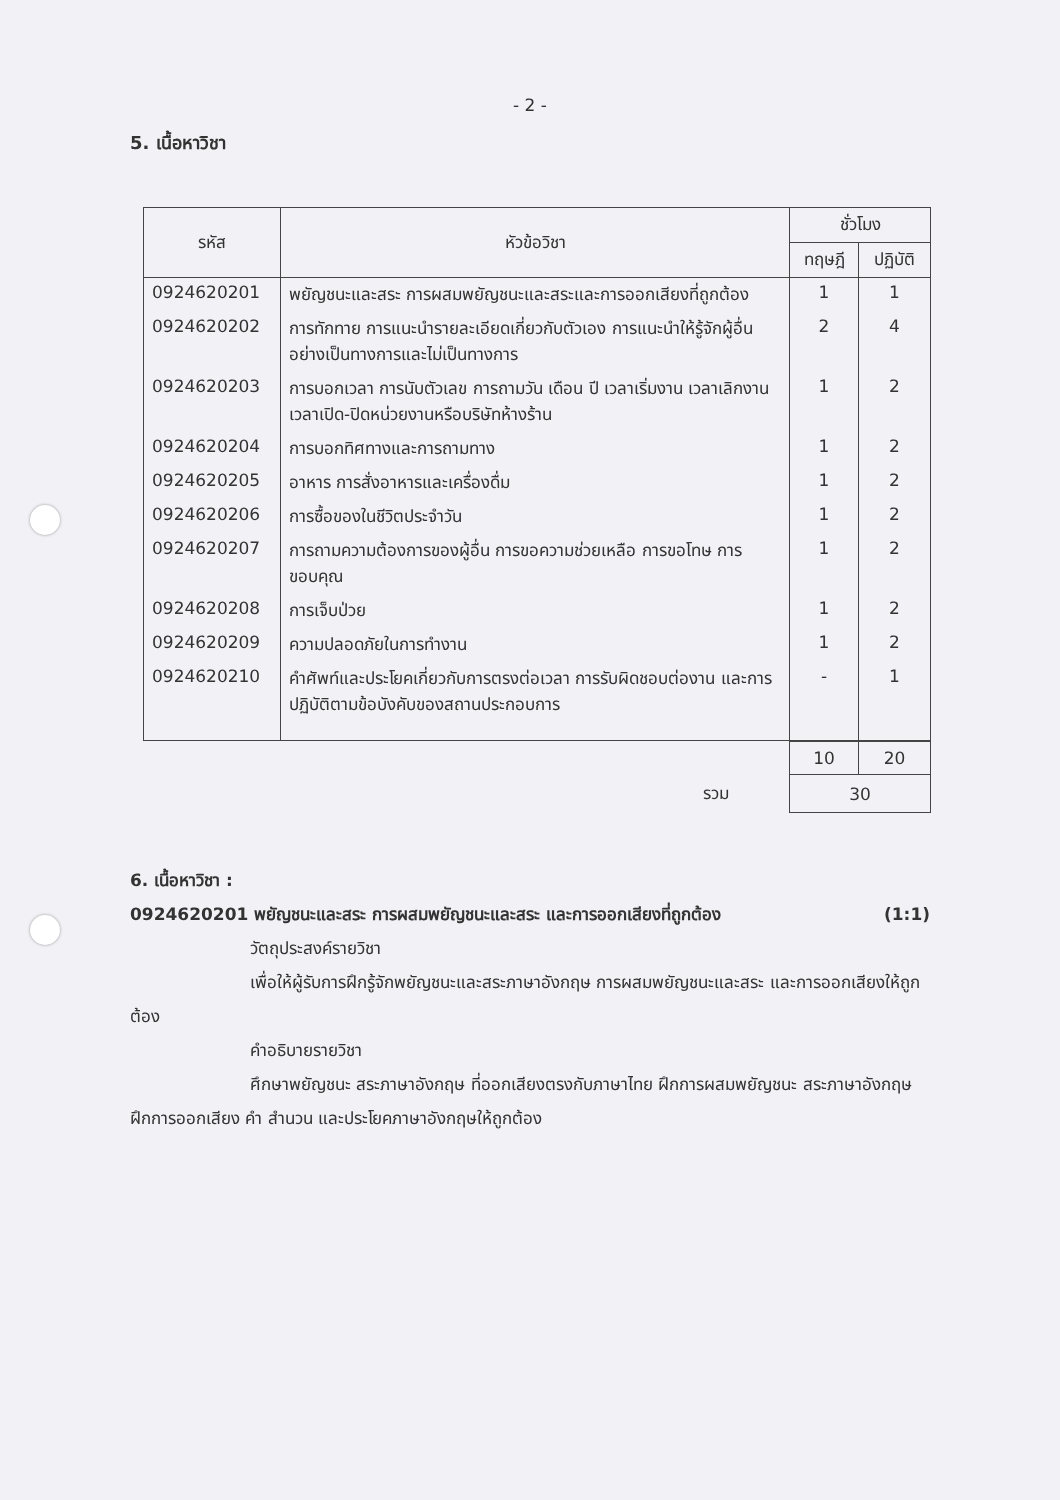- 2 -
5. เนื้อหาวิชา
| รหัส | หัวข้อวิชา | ชั่วโมง | |
| --- | --- | --- | --- |
| | | ทฤษฎี | ปฏิบัติ |
| 0924620201 | พยัญชนะและสระ การผสมพยัญชนะและสระและการออกเสียงที่ถูกต้อง | 1 | 1 |
| 0924620202 | การทักทาย การแนะนำรายละเอียดเกี่ยวกับตัวเอง การแนะนำให้รู้จักผู้อื่นอย่างเป็นทางการและไม่เป็นทางการ | 2 | 4 |
| 0924620203 | การบอกเวลา การนับตัวเลข การถามวัน เดือน ปี เวลาเริ่มงาน เวลาเลิกงาน เวลาเปิด-ปิดหน่วยงานหรือบริษัทห้างร้าน | 1 | 2 |
| 0924620204 | การบอกทิศทางและการถามทาง | 1 | 2 |
| 0924620205 | อาหาร การสั่งอาหารและเครื่องดื่ม | 1 | 2 |
| 0924620206 | การซื้อของในชีวิตประจำวัน | 1 | 2 |
| 0924620207 | การถามความต้องการของผู้อื่น การขอความช่วยเหลือ การขอโทษ การขอบคุณ | 1 | 2 |
| 0924620208 | การเจ็บป่วย | 1 | 2 |
| 0924620209 | ความปลอดภัยในการทำงาน | 1 | 2 |
| 0924620210 | คำศัพท์และประโยคเกี่ยวกับการตรงต่อเวลา การรับผิดชอบต่องาน และการปฏิบัติตามข้อบังคับของสถานประกอบการ | - | 1 |
| | 10 | 20 |
| รวม | 30 | |
6. เนื้อหาวิชา :
0924620201 พยัญชนะและสระ การผสมพยัญชนะและสระ และการออกเสียงที่ถูกต้อง (1:1)
วัตถุประสงค์รายวิชา
เพื่อให้ผู้รับการฝึกรู้จักพยัญชนะและสระภาษาอังกฤษ การผสมพยัญชนะและสระ และการออกเสียงให้ถูกต้อง
คำอธิบายรายวิชา
ศึกษาพยัญชนะ สระภาษาอังกฤษ ที่ออกเสียงตรงกับภาษาไทย ฝึกการผสมพยัญชนะ สระภาษาอังกฤษ ฝึกการออกเสียง คำ สำนวน และประโยคภาษาอังกฤษให้ถูกต้อง